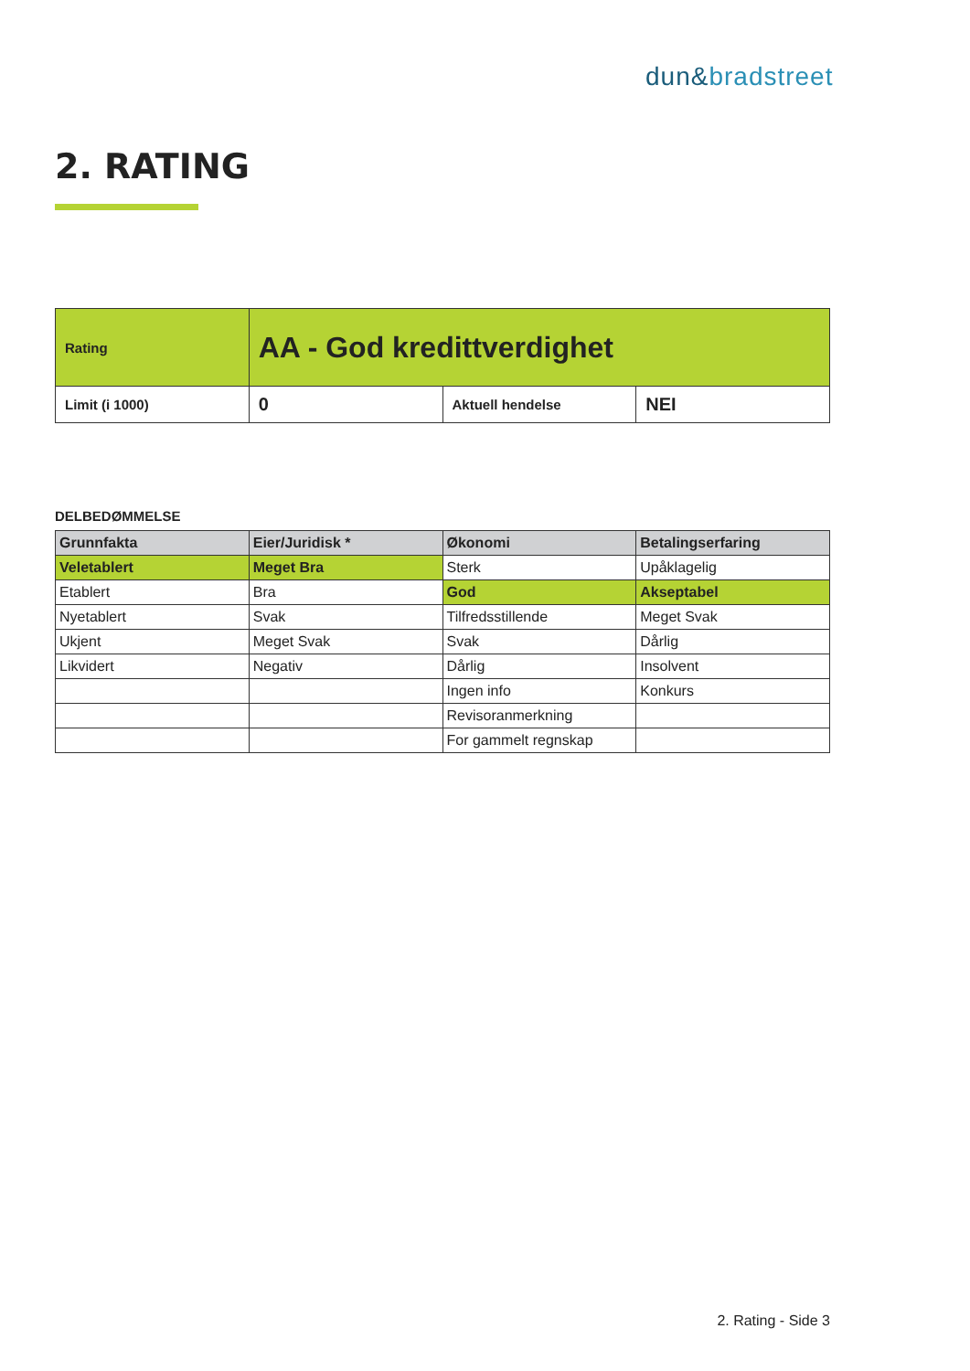dun&bradstreet
2. RATING
| Rating | AA - God kredittverdighet | | |
| Limit (i 1000) | 0 | Aktuell hendelse | NEI |
DELBEDØMMELSE
| Grunnfakta | Eier/Juridisk * | Økonomi | Betalingserfaring |
| --- | --- | --- | --- |
| Veletablert | Meget Bra | Sterk | Upåklagelig |
| Etablert | Bra | God | Akseptabel |
| Nyetablert | Svak | Tilfredsstillende | Meget Svak |
| Ukjent | Meget Svak | Svak | Dårlig |
| Likvidert | Negativ | Dårlig | Insolvent |
| | | Ingen info | Konkurs |
| | | Revisoranmerkning | |
| | | For gammelt regnskap | |
2. Rating - Side 3